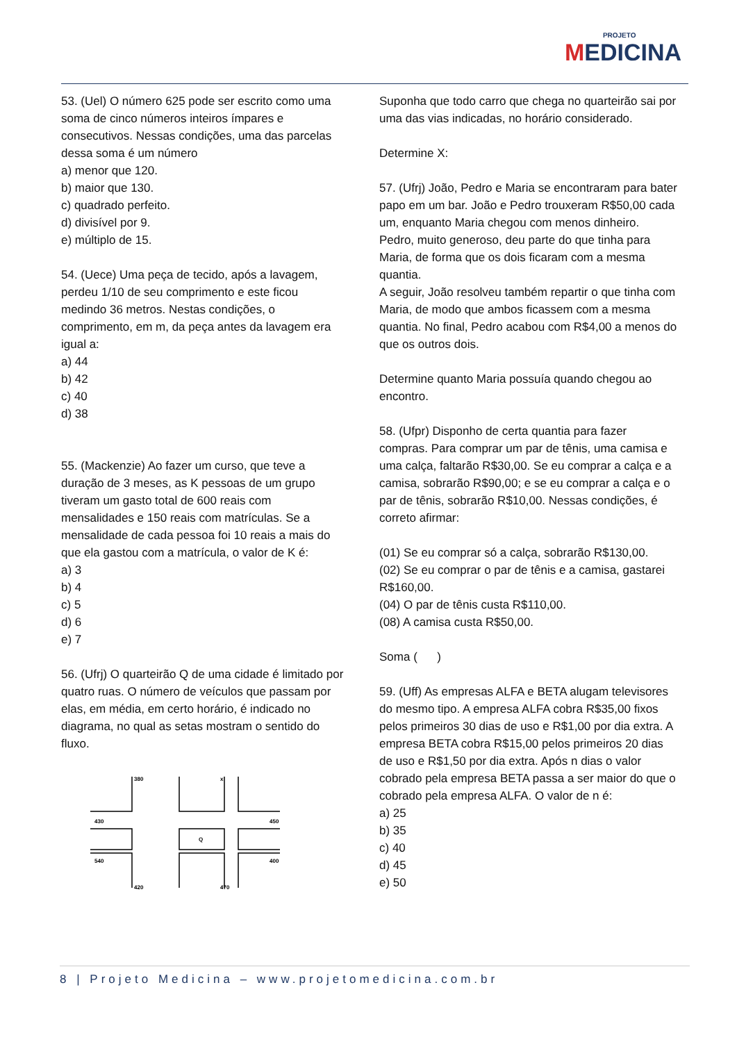PROJETO
MEDICINA
53. (Uel) O número 625 pode ser escrito como uma soma de cinco números inteiros ímpares e consecutivos. Nessas condições, uma das parcelas dessa soma é um número
a) menor que 120.
b) maior que 130.
c) quadrado perfeito.
d) divisível por 9.
e) múltiplo de 15.
54. (Uece) Uma peça de tecido, após a lavagem, perdeu 1/10 de seu comprimento e este ficou medindo 36 metros. Nestas condições, o comprimento, em m, da peça antes da lavagem era igual a:
a) 44
b) 42
c) 40
d) 38
55. (Mackenzie) Ao fazer um curso, que teve a duração de 3 meses, as K pessoas de um grupo tiveram um gasto total de 600 reais com mensalidades e 150 reais com matrículas. Se a mensalidade de cada pessoa foi 10 reais a mais do que ela gastou com a matrícula, o valor de K é:
a) 3
b) 4
c) 5
d) 6
e) 7
56. (Ufrj) O quarteirão Q de uma cidade é limitado por quatro ruas. O número de veículos que passam por elas, em média, em certo horário, é indicado no diagrama, no qual as setas mostram o sentido do fluxo.
380
x
430
450
Q
540
400
420
470
Suponha que todo carro que chega no quarteirão sai por uma das vias indicadas, no horário considerado.
Determine X:
57. (Ufrj) João, Pedro e Maria se encontraram para bater papo em um bar. João e Pedro trouxeram R$50,00 cada um, enquanto Maria chegou com menos dinheiro.
Pedro, muito generoso, deu parte do que tinha para Maria, de forma que os dois ficaram com a mesma quantia.
A seguir, João resolveu também repartir o que tinha com Maria, de modo que ambos ficassem com a mesma quantia. No final, Pedro acabou com R$4,00 a menos do que os outros dois.
Determine quanto Maria possuía quando chegou ao encontro.
58. (Ufpr) Disponho de certa quantia para fazer compras. Para comprar um par de tênis, uma camisa e uma calça, faltarão R$30,00. Se eu comprar a calça e a camisa, sobrarão R$90,00; e se eu comprar a calça e o par de tênis, sobrarão R$10,00. Nessas condições, é correto afirmar:
(01) Se eu comprar só a calça, sobrarão R$130,00.
(02) Se eu comprar o par de tênis e a camisa, gastarei R$160,00.
(04) O par de tênis custa R$110,00.
(08) A camisa custa R$50,00.
Soma ( )
59. (Uff) As empresas ALFA e BETA alugam televisores do mesmo tipo. A empresa ALFA cobra R$35,00 fixos pelos primeiros 30 dias de uso e R$1,00 por dia extra. A empresa BETA cobra R$15,00 pelos primeiros 20 dias de uso e R$1,50 por dia extra. Após n dias o valor cobrado pela empresa BETA passa a ser maior do que o cobrado pela empresa ALFA. O valor de n é:
a) 25
b) 35
c) 40
d) 45
e) 50
8 | Projeto Medicina – www.projetomedicina.com.br